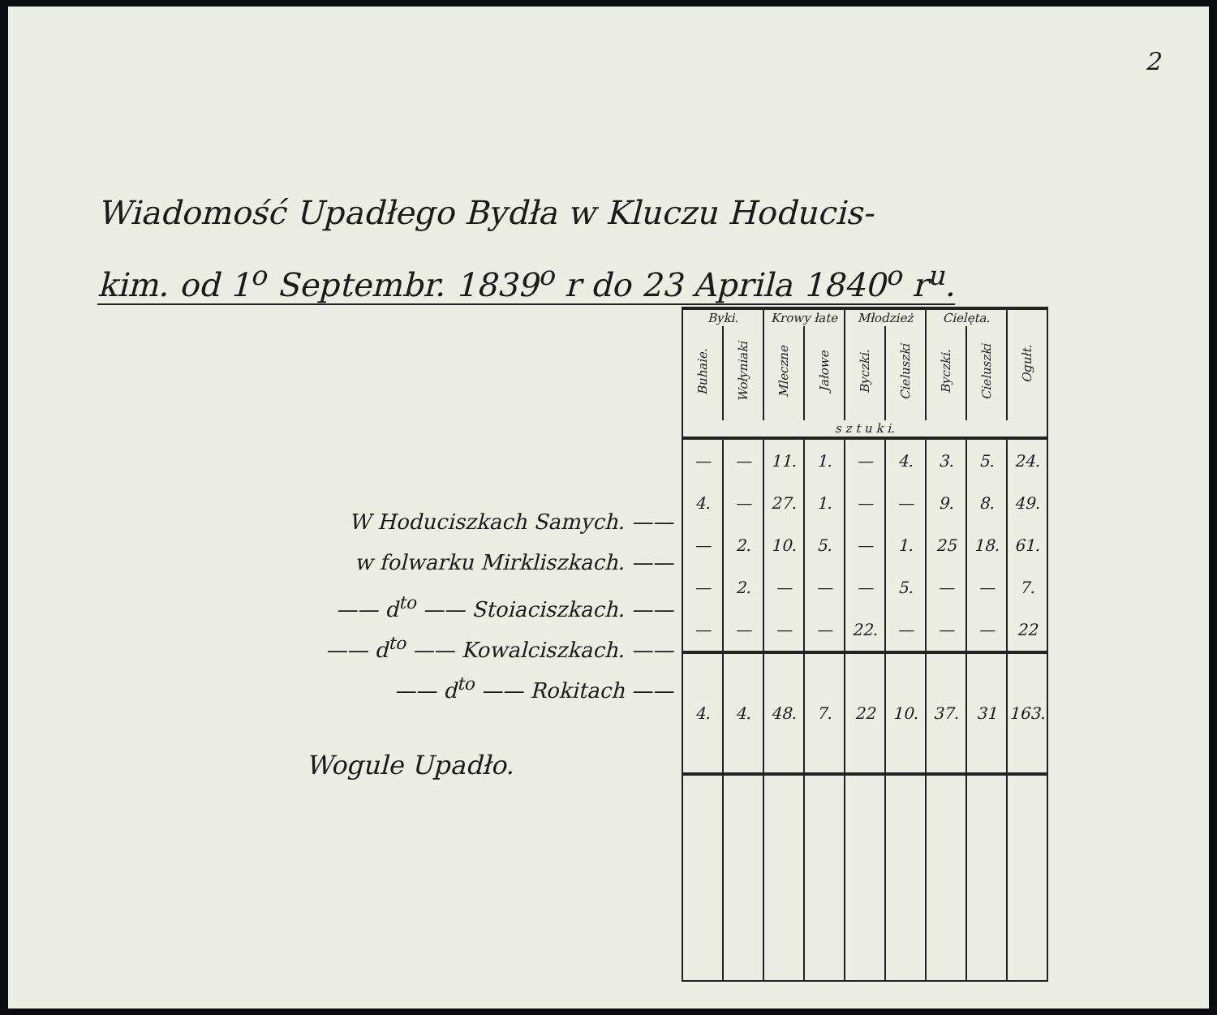2
Wiadomość Upadłego Bydła w Kluczu Hoducis-
kim. od 1<sup>o</sup> Septembr. 1839<sup>o</sup> r do 23 Aprila 1840<sup>o</sup> r<sup>u</sup>.
W Hoduciszkach Samych. ——
w folwarku Mirkliszkach. ——
—— d<sup>to</sup> —— Stoiaciszkach. ——
—— d<sup>to</sup> —— Kowalciszkach. ——
—— d<sup>to</sup> —— Rokitach ——
Wogule Upadło.
| Byki. | | Krowy łate | | Młodzież | | Cielęta. | | Ogułt. |
| --- | --- | --- | --- | --- | --- | --- | --- | --- |
| Buhaie. | Wołyniaki | Mleczne | Jałowe | Byczki. | Cieluszki | Byczki. | Cieluszki | |
| s z t u k i. | | | | | | | | |
| — | — | 11. | 1. | — | 4. | 3. | 5. | 24. |
| 4. | — | 27. | 1. | — | — | 9. | 8. | 49. |
| — | 2. | 10. | 5. | — | 1. | 25 | 18. | 61. |
| — | 2. | — | — | — | 5. | — | — | 7. |
| — | — | — | — | 22. | — | — | — | 22 |
| 4. | 4. | 48. | 7. | 22 | 10. | 37. | 31 | 163. |